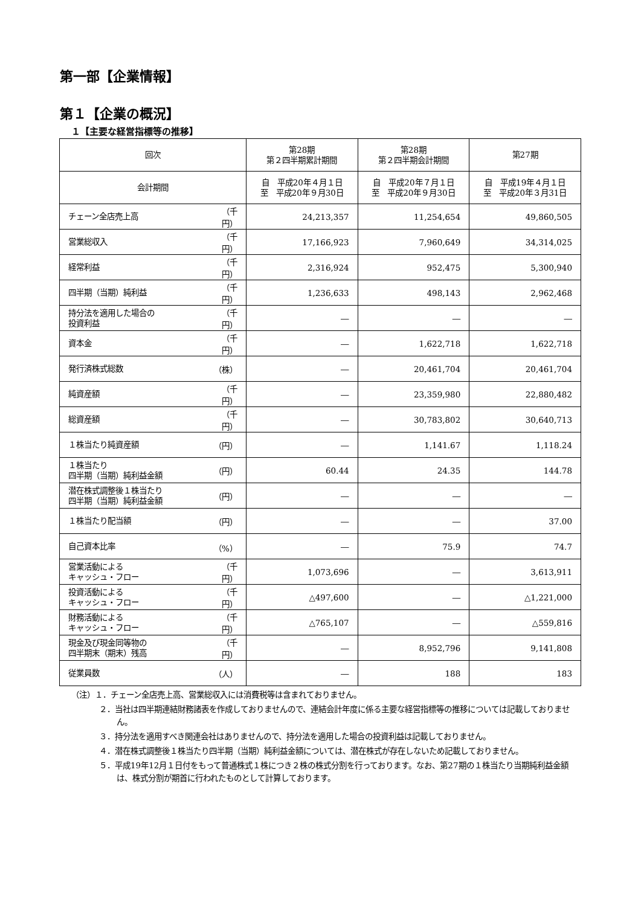第一部【企業情報】
第１【企業の概況】
１【主要な経営指標等の推移】
| 回次 | | 第28期 第２四半期累計期間 | 第28期 第２四半期会計期間 | 第27期 |
| --- | --- | --- | --- | --- |
| 会計期間 | | 自 平成20年４月１日 至 平成20年９月30日 | 自 平成20年７月１日 至 平成20年９月30日 | 自 平成19年４月１日 至 平成20年３月31日 |
| チェーン全店売上高 | （千円） | 24,213,357 | 11,254,654 | 49,860,505 |
| 営業総収入 | （千円） | 17,166,923 | 7,960,649 | 34,314,025 |
| 経常利益 | （千円） | 2,316,924 | 952,475 | 5,300,940 |
| 四半期（当期）純利益 | （千円） | 1,236,633 | 498,143 | 2,962,468 |
| 持分法を適用した場合の 投資利益 | （千円） | ― | ― | ― |
| 資本金 | （千円） | ― | 1,622,718 | 1,622,718 |
| 発行済株式総数 | （株） | ― | 20,461,704 | 20,461,704 |
| 純資産額 | （千円） | ― | 23,359,980 | 22,880,482 |
| 総資産額 | （千円） | ― | 30,783,802 | 30,640,713 |
| １株当たり純資産額 | （円） | ― | 1,141.67 | 1,118.24 |
| １株当たり 四半期（当期）純利益金額 | （円） | 60.44 | 24.35 | 144.78 |
| 潜在株式調整後１株当たり 四半期（当期）純利益金額 | （円） | ― | ― | ― |
| １株当たり配当額 | （円） | ― | ― | 37.00 |
| 自己資本比率 | （%） | ― | 75.9 | 74.7 |
| 営業活動による キャッシュ・フロー | （千円） | 1,073,696 | ― | 3,613,911 |
| 投資活動による キャッシュ・フロー | （千円） | △497,600 | ― | △1,221,000 |
| 財務活動による キャッシュ・フロー | （千円） | △765,107 | ― | △559,816 |
| 現金及び現金同等物の 四半期末（期末）残高 | （千円） | ― | 8,952,796 | 9,141,808 |
| 従業員数 | （人） | ― | 188 | 183 |
（注）１．チェーン全店売上高、営業総収入には消費税等は含まれておりません。
２．当社は四半期連結財務諸表を作成しておりませんので、連結会計年度に係る主要な経営指標等の推移については記載しておりません。
３．持分法を適用すべき関連会社はありませんので、持分法を適用した場合の投資利益は記載しておりません。
４．潜在株式調整後１株当たり四半期（当期）純利益金額については、潜在株式が存在しないため記載しておりません。
５．平成19年12月１日付をもって普通株式１株につき２株の株式分割を行っております。なお、第27期の１株当たり当期純利益金額は、株式分割が期首に行われたものとして計算しております。